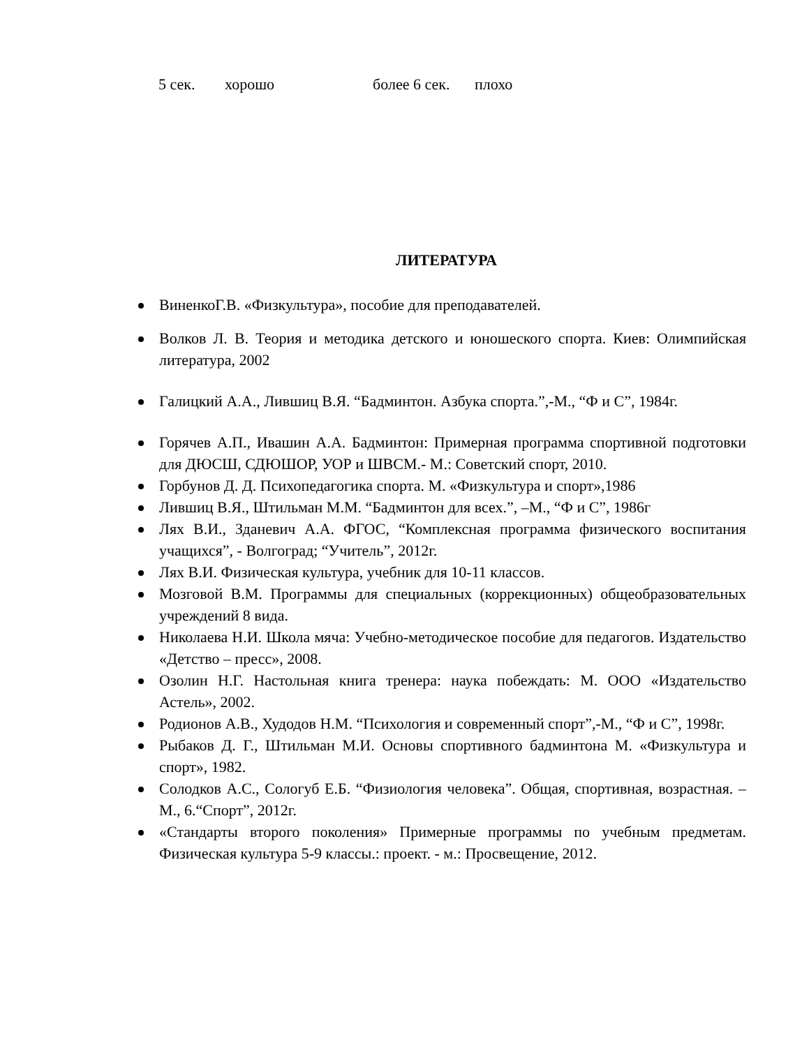5 сек. хорошо более 6 сек. плохо
ЛИТЕРАТУРА
ВиненкоГ.В. «Физкультура», пособие для преподавателей.
Волков Л. В. Теория и методика детского и юношеского спорта. Киев: Олимпийская литература, 2002
Галицкий А.А., Лившиц В.Я. “Бадминтон. Азбука спорта.”,-М., “Ф и С”, 1984г.
Горячев А.П., Ивашин А.А. Бадминтон: Примерная программа спортивной подготовки для ДЮСШ, СДЮШОР, УОР и ШВСМ.- М.: Советский спорт, 2010.
Горбунов Д. Д. Психопедагогика спорта. М. «Физкультура и спорт»,1986
Лившиц В.Я., Штильман М.М. “Бадминтон для всех.”, –М., “Ф и С”, 1986г
Лях В.И., Зданевич А.А. ФГОС, “Комплексная программа физического воспитания учащихся”, - Волгоград; “Учитель”, 2012г.
Лях В.И. Физическая культура, учебник для 10-11 классов.
Мозговой В.М. Программы для специальных (коррекционных) общеобразовательных учреждений 8 вида.
Николаева Н.И. Школа мяча: Учебно-методическое пособие для педагогов. Издательство «Детство – пресс», 2008.
Озолин Н.Г. Настольная книга тренера: наука побеждать: М. ООО «Издательство Астель», 2002.
Родионов А.В., Худодов Н.М. “Психология и современный спорт”,-М., “Ф и С”, 1998г.
Рыбаков Д. Г., Штильман М.И. Основы спортивного бадминтона М. «Физкультура и спорт», 1982.
Солодков А.С., Сологуб Е.Б. “Физиология человека”. Общая, спортивная, возрастная. –М., 6.“Спорт”, 2012г.
«Стандарты второго поколения» Примерные программы по учебным предметам. Физическая культура 5-9 классы.: проект. - м.: Просвещение, 2012.